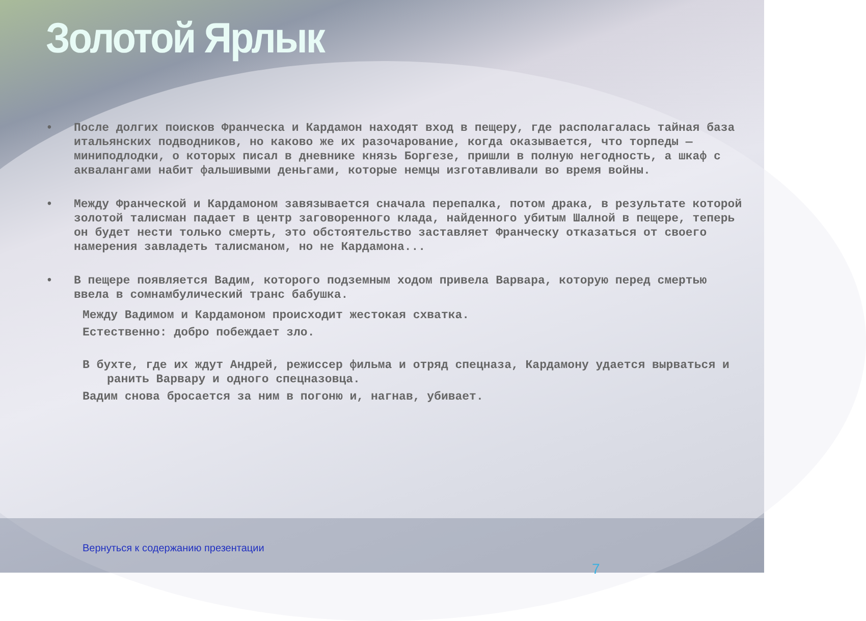Золотой Ярлык
• После долгих поисков Франческа и Кардамон находят вход в пещеру, где располагалась тайная база итальянских подводников, но каково же их разочарование, когда оказывается, что торпеды — миниподлодки, о которых писал в дневнике князь Боргезе, пришли в полную негодность, а шкаф с аквалангами набит фальшивыми деньгами, которые немцы изготавливали во время войны.
• Между Франческой и Кардамоном завязывается сначала перепалка, потом драка, в результате которой золотой талисман падает в центр заговоренного клада, найденного убитым Шалной в пещере, теперь он будет нести только смерть, это обстоятельство заставляет Франческу отказаться от своего намерения завладеть талисманом, но не Кардамона...
• В пещере появляется Вадим, которого подземным ходом привела Варвара, которую перед смертью ввела в сомнамбулический транс бабушка.
Между Вадимом и Кардамоном происходит жестокая схватка.
Естественно: добро побеждает зло.
В бухте, где их ждут Андрей, режиссер фильма и отряд спецназа, Кардамону удается вырваться и ранить Варвару и одного спецназовца.
Вадим снова бросается за ним в погоню и, нагнав, убивает.
Вернуться к содержанию презентации
7